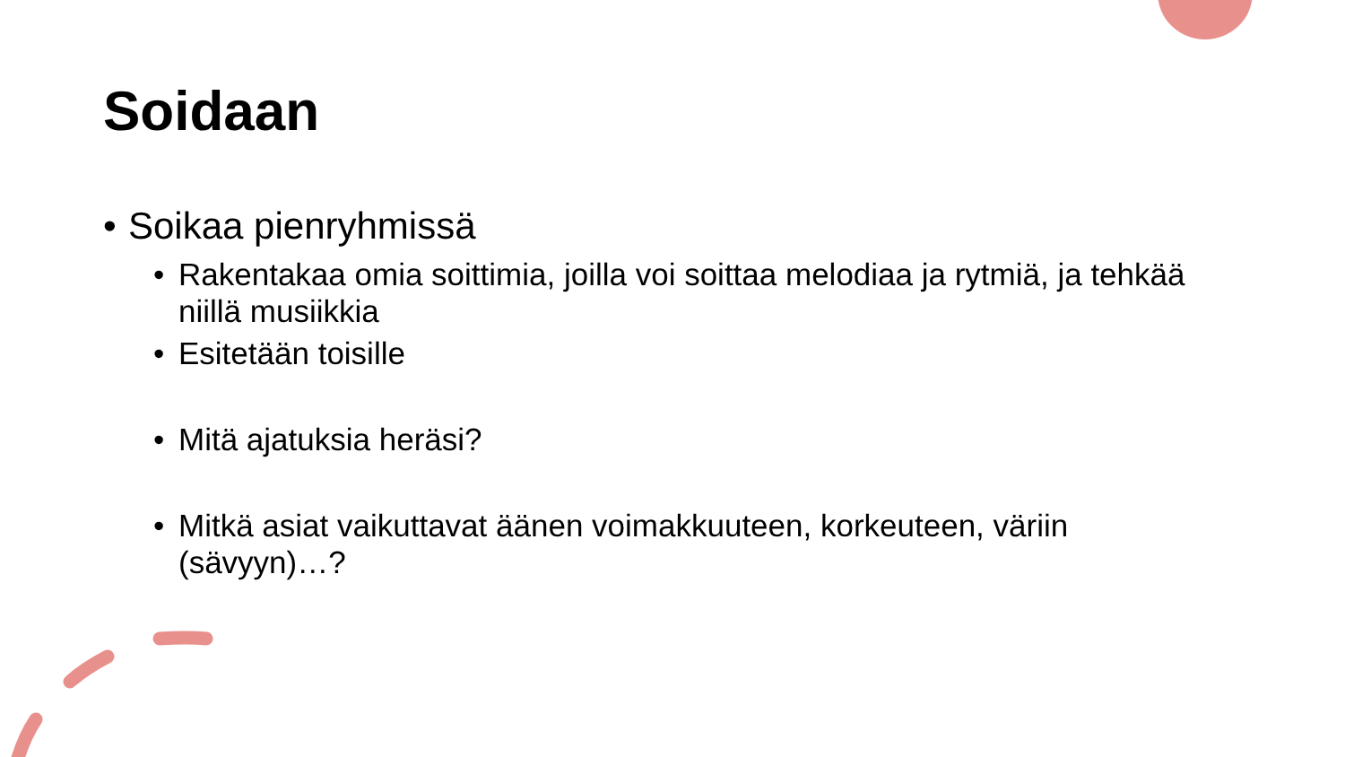Soidaan
• Soikaa pienryhmissä
• Rakentakaa omia soittimia, joilla voi soittaa melodiaa ja rytmiä, ja tehkää niillä musiikkia
• Esitetään toisille
• Mitä ajatuksia heräsi?
• Mitkä asiat vaikuttavat äänen voimakkuuteen, korkeuteen, väriin (sävyyn)…?